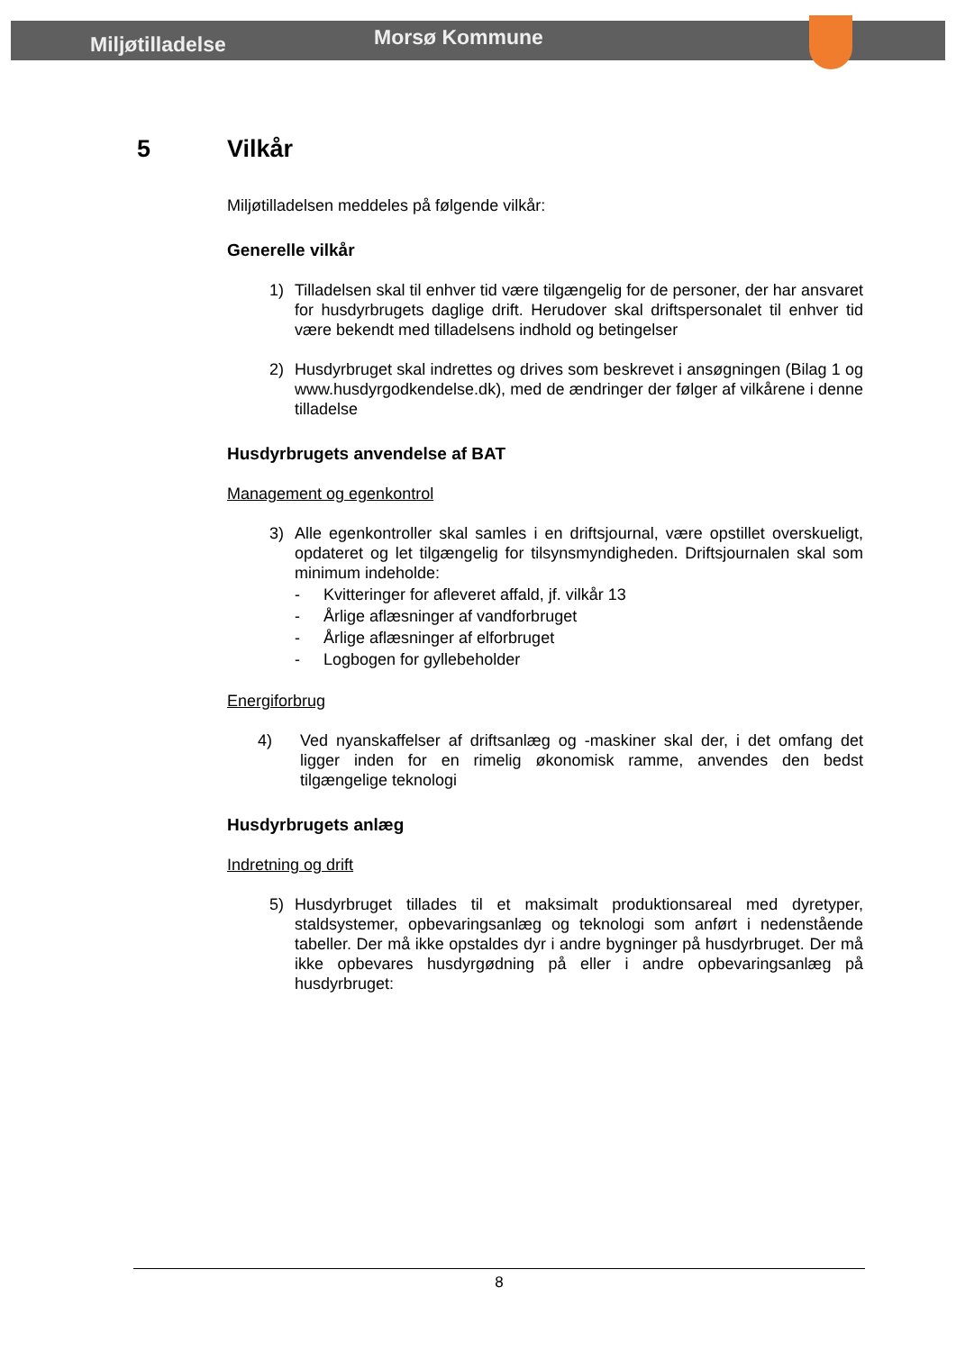Miljøtilladelse
Morsø Kommune
5 Vilkår
Miljøtilladelsen meddeles på følgende vilkår:
Generelle vilkår
1) Tilladelsen skal til enhver tid være tilgængelig for de personer, der har ansvaret for husdyrbrugets daglige drift. Herudover skal driftspersonalet til enhver tid være bekendt med tilladelsens indhold og betingelser
2) Husdyrbruget skal indrettes og drives som beskrevet i ansøgningen (Bilag 1 og www.husdyrgodkendelse.dk), med de ændringer der følger af vilkårene i denne tilladelse
Husdyrbrugets anvendelse af BAT
Management og egenkontrol
3) Alle egenkontroller skal samles i en driftsjournal, være opstillet overskueligt, opdateret og let tilgængelig for tilsynsmyndigheden. Driftsjournalen skal som minimum indeholde:
- Kvitteringer for afleveret affald, jf. vilkår 13
- Årlige aflæsninger af vandforbruget
- Årlige aflæsninger af elforbruget
- Logbogen for gyllebeholder
Energiforbrug
4) Ved nyanskaffelser af driftsanlæg og -maskiner skal der, i det omfang det ligger inden for en rimelig økonomisk ramme, anvendes den bedst tilgængelige teknologi
Husdyrbrugets anlæg
Indretning og drift
5) Husdyrbruget tillades til et maksimalt produktionsareal med dyretyper, staldsystemer, opbevaringsanlæg og teknologi som anført i nedenstående tabeller. Der må ikke opstaldes dyr i andre bygninger på husdyrbruget. Der må ikke opbevares husdyrgødning på eller i andre opbevaringsanlæg på husdyrbruget:
8